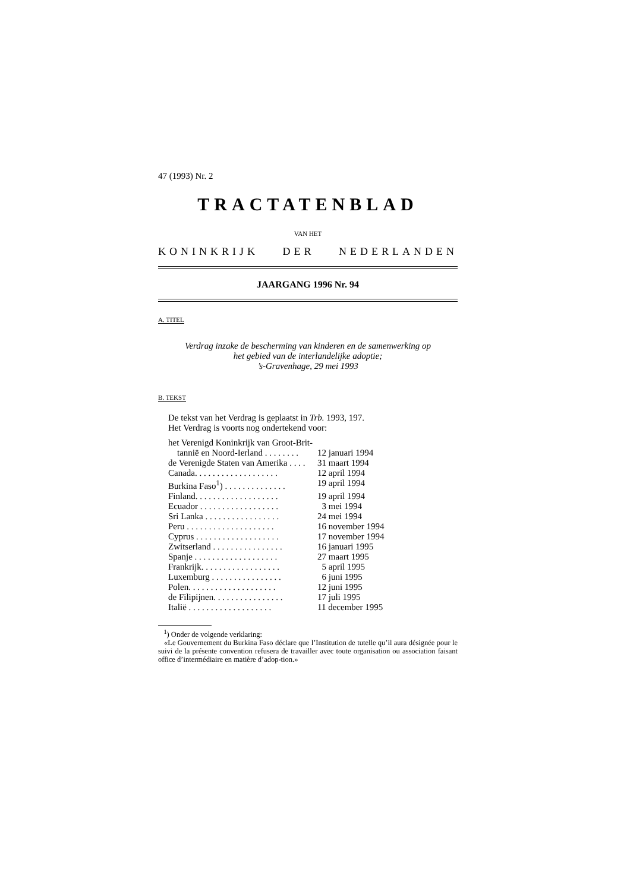47 (1993) Nr. 2
TRACTATENBLAD
VAN HET
KONINKRIJK DER NEDERLANDEN
JAARGANG 1996 Nr. 94
A. TITEL
Verdrag inzake de bescherming van kinderen en de samenwerking op
het gebied van de interlandelijke adoptie;
’s-Gravenhage, 29 mei 1993
B. TEKST
De tekst van het Verdrag is geplaatst in Trb. 1993, 197.
Het Verdrag is voorts nog ondertekend voor:
| het Verenigd Koninkrijk van Groot-Brit- tannië en Noord-Ierland . . . . . . . . | 12 januari 1994 |
| de Verenigde Staten van Amerika . . . . | 31 maart 1994 |
| Canada. . . . . . . . . . . . . . . . . . . | 12 april 1994 |
| Burkina Faso<sup>1</sup>) . . . . . . . . . . . . . . | 19 april 1994 |
| Finland. . . . . . . . . . . . . . . . . . . | 19 april 1994 |
| Ecuador . . . . . . . . . . . . . . . . . . | 3 mei 1994 |
| Sri Lanka . . . . . . . . . . . . . . . . . | 24 mei 1994 |
| Peru . . . . . . . . . . . . . . . . . . . . | 16 november 1994 |
| Cyprus . . . . . . . . . . . . . . . . . . . | 17 november 1994 |
| Zwitserland . . . . . . . . . . . . . . . . | 16 januari 1995 |
| Spanje . . . . . . . . . . . . . . . . . . . | 27 maart 1995 |
| Frankrijk. . . . . . . . . . . . . . . . . . | 5 april 1995 |
| Luxemburg . . . . . . . . . . . . . . . . | 6 juni 1995 |
| Polen. . . . . . . . . . . . . . . . . . . . | 12 juni 1995 |
| de Filipijnen. . . . . . . . . . . . . . . . | 17 juli 1995 |
| Italië . . . . . . . . . . . . . . . . . . . | 11 december 1995 |
<sup>1</sup>) Onder de volgende verklaring:
«Le Gouvernement du Burkina Faso déclare que l’Institution de tutelle qu’il aura désignée pour le suivi de la présente convention refusera de travailler avec toute organisation ou association faisant office d’intermédiaire en matière d’adop-tion.»